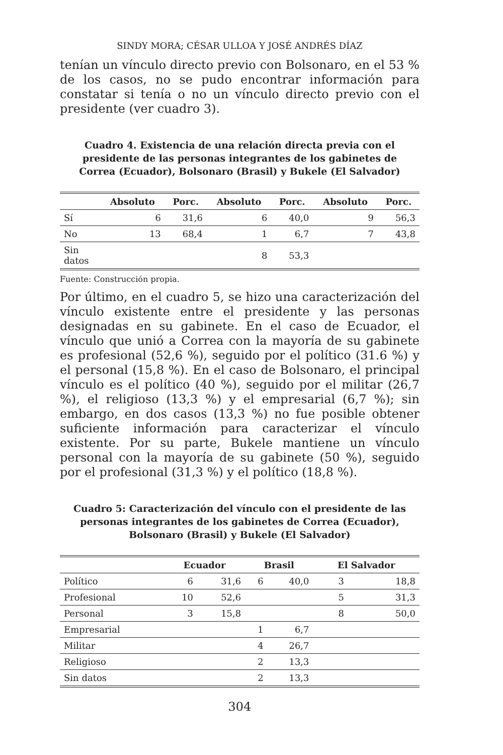SINDY MORA; CÉSAR ULLOA Y JOSÉ ANDRÉS DÍAZ
tenían un vínculo directo previo con Bolsonaro, en el 53 % de los casos, no se pudo encontrar información para constatar si tenía o no un vínculo directo previo con el presidente (ver cuadro 3).
Cuadro 4. Existencia de una relación directa previa con el presidente de las personas integrantes de los gabinetes de Correa (Ecuador), Bolsonaro (Brasil) y Bukele (El Salvador)
| | Absoluto | Porc. | Absoluto | Porc. | Absoluto | Porc. |
| --- | --- | --- | --- | --- | --- | --- |
| Sí | 6 | 31,6 | 6 | 40,0 | 9 | 56,3 |
| No | 13 | 68,4 | 1 | 6,7 | 7 | 43,8 |
| Sin datos | | | 8 | 53,3 | | |
Fuente: Construcción propia.
Por último, en el cuadro 5, se hizo una caracterización del vínculo existente entre el presidente y las personas designadas en su gabinete. En el caso de Ecuador, el vínculo que unió a Correa con la mayoría de su gabinete es profesional (52,6 %), seguido por el político (31.6 %) y el personal (15,8 %). En el caso de Bolsonaro, el principal vínculo es el político (40 %), seguido por el militar (26,7 %), el religioso (13,3 %) y el empresarial (6,7 %); sin embargo, en dos casos (13,3 %) no fue posible obtener suficiente información para caracterizar el vínculo existente. Por su parte, Bukele mantiene un vínculo personal con la mayoría de su gabinete (50 %), seguido por el profesional (31,3 %) y el político (18,8 %).
Cuadro 5: Caracterización del vínculo con el presidente de las personas integrantes de los gabinetes de Correa (Ecuador), Bolsonaro (Brasil) y Bukele (El Salvador)
| | Ecuador | | Brasil | | El Salvador | |
| --- | --- | --- | --- | --- | --- | --- |
| Político | 6 | 31,6 | 6 | 40,0 | 3 | 18,8 |
| Profesional | 10 | 52,6 | | | 5 | 31,3 |
| Personal | 3 | 15,8 | | | 8 | 50,0 |
| Empresarial | | | 1 | 6,7 | | |
| Militar | | | 4 | 26,7 | | |
| Religioso | | | 2 | 13,3 | | |
| Sin datos | | | 2 | 13,3 | | |
304